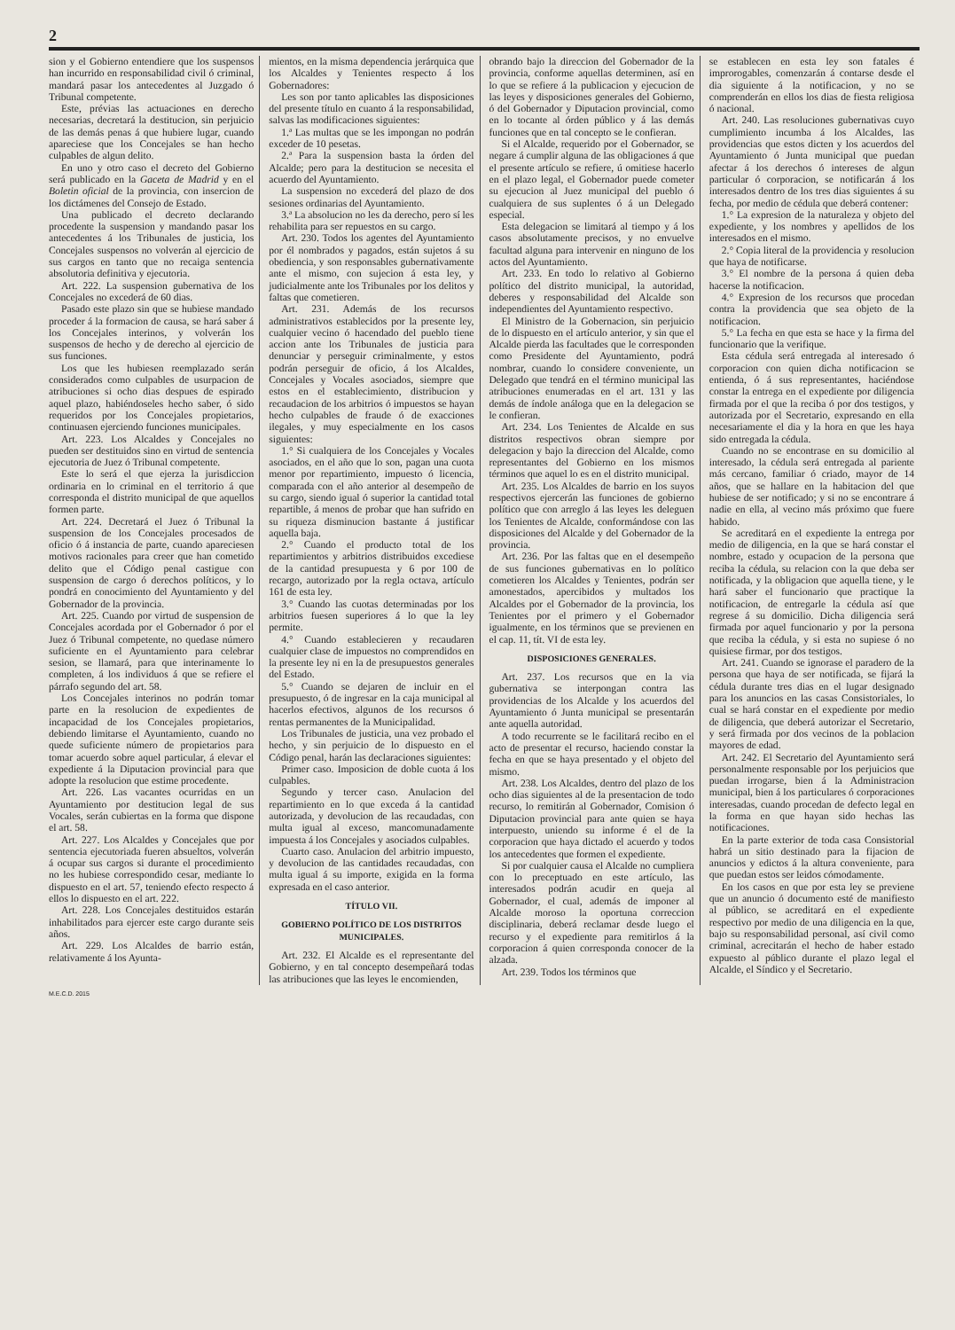2
sion y el Gobierno entendiere que los suspensos han incurrido en responsabilidad civil ó criminal, mandará pasar los antecedentes al Juzgado ó Tribunal competente.
Este, prévias las actuaciones en derecho necesarias, decretará la destitucion, sin perjuicio de las demás penas á que hubiere lugar, cuando apareciese que los Concejales se han hecho culpables de algun delito.
En uno y otro caso el decreto del Gobierno será publicado en la Gaceta de Madrid y en el Boletin oficial de la provincia, con insercion de los dictámenes del Consejo de Estado.
Una publicado el decreto declarando procedente la suspension y mandando pasar los antecedentes á los Tribunales de justicia, los Concejales suspensos no volverán al ejercicio de sus cargos en tanto que no recaiga sentencia absolutoria definitiva y ejecutoria.
Art. 222. La suspension gubernativa de los Concejales no excederá de 60 dias.
Pasado este plazo sin que se hubiese mandado proceder á la formacion de causa, se hará saber á los Concejales interinos, y volverán los suspensos de hecho y de derecho al ejercicio de sus funciones.
Los que les hubiesen reemplazado serán considerados como culpables de usurpacion de atribuciones si ocho dias despues de espirado aquel plazo, habiéndoseles hecho saber, ó sido requeridos por los Concejales propietarios, continuasen ejerciendo funciones municipales.
Art. 223. Los Alcaldes y Concejales no pueden ser destituidos sino en virtud de sentencia ejecutoria de Juez ó Tribunal competente.
Este lo será el que ejerza la jurisdiccion ordinaria en lo criminal en el territorio á que corresponda el distrito municipal de que aquellos formen parte.
Art. 224. Decretará el Juez ó Tribunal la suspension de los Concejales procesados de oficio ó á instancia de parte, cuando apareciesen motivos racionales para creer que han cometido delito que el Código penal castigue con suspension de cargo ó derechos políticos, y lo pondrá en conocimiento del Ayuntamiento y del Gobernador de la provincia.
Art. 225. Cuando por virtud de suspension de Concejales acordada por el Gobernador ó por el Juez ó Tribunal competente, no quedase número suficiente en el Ayuntamiento para celebrar sesion, se llamará, para que interinamente lo completen, á los individuos á que se refiere el párrafo segundo del art. 58.
Los Concejales interinos no podrán tomar parte en la resolucion de expedientes de incapacidad de los Concejales propietarios, debiendo limitarse el Ayuntamiento, cuando no quede suficiente número de propietarios para tomar acuerdo sobre aquel particular, á elevar el expediente á la Diputacion provincial para que adopte la resolucion que estime procedente.
Art. 226. Las vacantes ocurridas en un Ayuntamiento por destitucion legal de sus Vocales, serán cubiertas en la forma que dispone el art. 58.
Art. 227. Los Alcaldes y Concejales que por sentencia ejecutoriada fueren absueltos, volverán á ocupar sus cargos si durante el procedimiento no les hubiese correspondido cesar, mediante lo dispuesto en el art. 57, teniendo efecto respecto á ellos lo dispuesto en el art. 222.
Art. 228. Los Concejales destituidos estarán inhabilitados para ejercer este cargo durante seis años.
Art. 229. Los Alcaldes de barrio están, relativamente á los Ayunta-
mientos, en la misma dependencia jerárquica que los Alcaldes y Tenientes respecto á los Gobernadores:
Les son por tanto aplicables las disposiciones del presente título en cuanto á la responsabilidad, salvas las modificaciones siguientes:
1.ª Las multas que se les impongan no podrán exceder de 10 pesetas.
2.ª Para la suspension basta la órden del Alcalde; pero para la destitucion se necesita el acuerdo del Ayuntamiento.
La suspension no excederá del plazo de dos sesiones ordinarias del Ayuntamiento.
3.ª La absolucion no les da derecho, pero sí les rehabilita para ser repuestos en su cargo.
Art. 230. Todos los agentes del Ayuntamiento por él nombrados y pagados, están sujetos á su obediencia, y son responsables gubernativamente ante el mismo, con sujecion á esta ley, y judicialmente ante los Tribunales por los delitos y faltas que cometieren.
Art. 231. Además de los recursos administrativos establecidos por la presente ley, cualquier vecino ó hacendado del pueblo tiene accion ante los Tribunales de justicia para denunciar y perseguir criminalmente, y estos podrán perseguir de oficio, á los Alcaldes, Concejales y Vocales asociados, siempre que estos en el establecimiento, distribucion y recaudacion de los arbitrios ó impuestos se hayan hecho culpables de fraude ó de exacciones ilegales, y muy especialmente en los casos siguientes:
1.° Si cualquiera de los Concejales y Vocales asociados, en el año que lo son, pagan una cuota menor por repartimiento, impuesto ó licencia, comparada con el año anterior al desempeño de su cargo, siendo igual ó superior la cantidad total repartible, á menos de probar que han sufrido en su riqueza disminucion bastante á justificar aquella baja.
2.° Cuando el producto total de los repartimientos y arbitrios distribuidos excediese de la cantidad presupuesta y 6 por 100 de recargo, autorizado por la regla octava, artículo 161 de esta ley.
3.° Cuando las cuotas determinadas por los arbitrios fuesen superiores á lo que la ley permite.
4.° Cuando establecieren y recaudaren cualquier clase de impuestos no comprendidos en la presente ley ni en la de presupuestos generales del Estado.
5.° Cuando se dejaren de incluir en el presupuesto, ó de ingresar en la caja municipal al hacerlos efectivos, algunos de los recursos ó rentas permanentes de la Municipalidad.
Los Tribunales de justicia, una vez probado el hecho, y sin perjuicio de lo dispuesto en el Código penal, harán las declaraciones siguientes:
Primer caso. Imposicion de doble cuota á los culpables.
Segundo y tercer caso. Anulacion del repartimiento en lo que exceda á la cantidad autorizada, y devolucion de las recaudadas, con multa igual al exceso, mancomunadamente impuesta á los Concejales y asociados culpables.
Cuarto caso. Anulacion del arbitrio impuesto, y devolucion de las cantidades recaudadas, con multa igual á su importe, exigida en la forma expresada en el caso anterior.
TÍTULO VII.
GOBIERNO POLÍTICO DE LOS DISTRITOS MUNICIPALES.
Art. 232. El Alcalde es el representante del Gobierno, y en tal concepto desempeñará todas las atribuciones que las leyes le encomienden,
obrando bajo la direccion del Gobernador de la provincia, conforme aquellas determinen, así en lo que se refiere á la publicacion y ejecucion de las leyes y disposiciones generales del Gobierno, ó del Gobernador y Diputacion provincial, como en lo tocante al órden público y á las demás funciones que en tal concepto se le confieran.
Si el Alcalde, requerido por el Gobernador, se negare á cumplir alguna de las obligaciones á que el presente artículo se refiere, ú omitiese hacerlo en el plazo legal, el Gobernador puede cometer su ejecucion al Juez municipal del pueblo ó cualquiera de sus suplentes ó á un Delegado especial.
Esta delegacion se limitará al tiempo y á los casos absolutamente precisos, y no envuelve facultad alguna para intervenir en ninguno de los actos del Ayuntamiento.
Art. 233. En todo lo relativo al Gobierno político del distrito municipal, la autoridad, deberes y responsabilidad del Alcalde son independientes del Ayuntamiento respectivo.
El Ministro de la Gobernacion, sin perjuicio de lo dispuesto en el artículo anterior, y sin que el Alcalde pierda las facultades que le corresponden como Presidente del Ayuntamiento, podrá nombrar, cuando lo considere conveniente, un Delegado que tendrá en el término municipal las atribuciones enumeradas en el art. 131 y las demás de índole análoga que en la delegacion se le confieran.
Art. 234. Los Tenientes de Alcalde en sus distritos respectivos obran siempre por delegacion y bajo la direccion del Alcalde, como representantes del Gobierno en los mismos términos que aquel lo es en el distrito municipal.
Art. 235. Los Alcaldes de barrio en los suyos respectivos ejercerán las funciones de gobierno político que con arreglo á las leyes les deleguen los Tenientes de Alcalde, conformándose con las disposiciones del Alcalde y del Gobernador de la provincia.
Art. 236. Por las faltas que en el desempeño de sus funciones gubernativas en lo político cometieren los Alcaldes y Tenientes, podrán ser amonestados, apercibidos y multados los Alcaldes por el Gobernador de la provincia, los Tenientes por el primero y el Gobernador igualmente, en los términos que se previenen en el cap. 11, tít. VI de esta ley.
DISPOSICIONES GENERALES.
Art. 237. Los recursos que en la via gubernativa se interpongan contra las providencias de los Alcalde y los acuerdos del Ayuntamiento ó Junta municipal se presentarán ante aquella autoridad.
A todo recurrente se le facilitará recibo en el acto de presentar el recurso, haciendo constar la fecha en que se haya presentado y el objeto del mismo.
Art. 238. Los Alcaldes, dentro del plazo de los ocho dias siguientes al de la presentacion de todo recurso, lo remitirán al Gobernador, Comision ó Diputacion provincial para ante quien se haya interpuesto, uniendo su informe é el de la corporacion que haya dictado el acuerdo y todos los antecedentes que formen el expediente.
Si por cualquier causa el Alcalde no cumpliera con lo preceptuado en este artículo, las interesados podrán acudir en queja al Gobernador, el cual, además de imponer al Alcalde moroso la oportuna correccion disciplinaria, deberá reclamar desde luego el recurso y el expediente para remitirlos á la corporacion á quien corresponda conocer de la alzada.
Art. 239. Todos los términos que
se establecen en esta ley son fatales é improrogables, comenzarán á contarse desde el dia siguiente á la notificacion, y no se comprenderán en ellos los dias de fiesta religiosa ó nacional.
Art. 240. Las resoluciones gubernativas cuyo cumplimiento incumba á los Alcaldes, las providencias que estos dicten y los acuerdos del Ayuntamiento ó Junta municipal que puedan afectar á los derechos ó intereses de algun particular ó corporacion, se notificarán á los interesados dentro de los tres dias siguientes á su fecha, por medio de cédula que deberá contener:
1.° La expresion de la naturaleza y objeto del expediente, y los nombres y apellidos de los interesados en el mismo.
2.° Copia literal de la providencia y resolucion que haya de notificarse.
3.° El nombre de la persona á quien deba hacerse la notificacion.
4.° Expresion de los recursos que procedan contra la providencia que sea objeto de la notificacion.
5.° La fecha en que esta se hace y la firma del funcionario que la verifique.
Esta cédula será entregada al interesado ó corporacion con quien dicha notificacion se entienda, ó á sus representantes, haciéndose constar la entrega en el expediente por diligencia firmada por el que la reciba ó por dos testigos, y autorizada por el Secretario, expresando en ella necesariamente el dia y la hora en que les haya sido entregada la cédula.
Cuando no se encontrase en su domicilio al interesado, la cédula será entregada al pariente más cercano, familiar ó criado, mayor de 14 años, que se hallare en la habitacion del que hubiese de ser notificado; y si no se encontrare á nadie en ella, al vecino más próximo que fuere habido.
Se acreditará en el expediente la entrega por medio de diligencia, en la que se hará constar el nombre, estado y ocupacion de la persona que reciba la cédula, su relacion con la que deba ser notificada, y la obligacion que aquella tiene, y le hará saber el funcionario que practique la notificacion, de entregarle la cédula así que regrese á su domicilio. Dicha diligencia será firmada por aquel funcionario y por la persona que reciba la cédula, y si esta no supiese ó no quisiese firmar, por dos testigos.
Art. 241. Cuando se ignorase el paradero de la persona que haya de ser notificada, se fijará la cédula durante tres dias en el lugar designado para los anuncios en las casas Consistoriales, lo cual se hará constar en el expediente por medio de diligencia, que deberá autorizar el Secretario, y será firmada por dos vecinos de la poblacion mayores de edad.
Art. 242. El Secretario del Ayuntamiento será personalmente responsable por los perjuicios que puedan irrogarse, bien á la Administracion municipal, bien á los particulares ó corporaciones interesadas, cuando procedan de defecto legal en la forma en que hayan sido hechas las notificaciones.
En la parte exterior de toda casa Consistorial habrá un sitio destinado para la fijacion de anuncios y edictos á la altura conveniente, para que puedan estos ser leidos cómodamente.
En los casos en que por esta ley se previene que un anuncio ó documento esté de manifiesto al público, se acreditará en el expediente respectivo por medio de una diligencia en la que, bajo su responsabilidad personal, así civil como criminal, acrecitarán el hecho de haber estado expuesto al público durante el plazo legal el Alcalde, el Síndico y el Secretario.
M.E.C.D. 2015